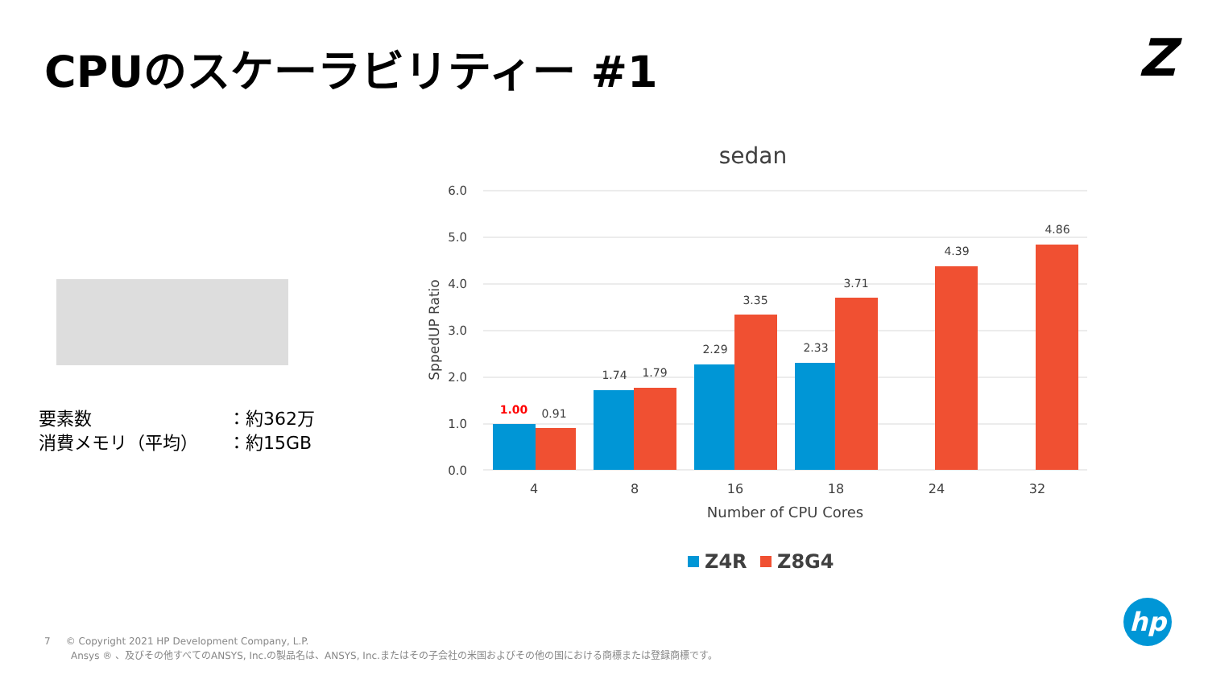CPUのスケーラビリティー #1 Z
要素数 ：約362万
消費メモリ（平均） ：約15GB
sedan
6.0
5.0
4.0
3.0
2.0
1.0
0.0
SppedUP Ratio
1.00
0.91
1.74
1.79
2.29
3.35
2.33
3.71
4.39
4.86
4
8
16
18
24
32
Number of CPU Cores
Z4R
Z8G4
7 © Copyright 2021 HP Development Company, L.P.
Ansys ® 、及びその他すべてのANSYS, Inc.の製品名は、ANSYS, Inc.またはその子会社の米国およびその他の国における商標または登録商標です。
hp